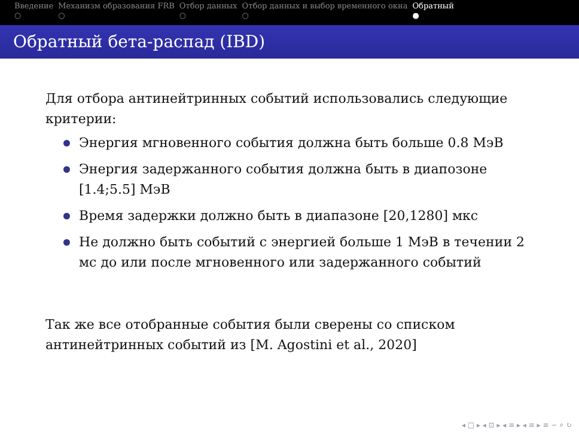Введение
○
Механизм образования FRB
○
Отбор данных
○
Отбор данных и выбор временного окна
○
Обратный
●
Обратный бета-распад (IBD)
Для отбора антинейтринных событий использовались следующие критерии:
Энергия мгновенного события должна быть больше 0.8 МэВ
Энергия задержанного события должна быть в диапозоне [1.4;5.5] МэВ
Время задержки должно быть в диапазоне [20,1280] мкс
Не должно быть событий с энергией больше 1 МэВ в течении 2 мс до или после мгновенного или задержанного событий
Так же все отобранные события были сверены со списком антинейтринных событий из [M. Agostini et al., 2020]
◂ □ ▸ ◂ ⊡ ▸ ◂ ≡ ▸ ◂ ≡ ▸ ≡ ∽ ⌕ ↻